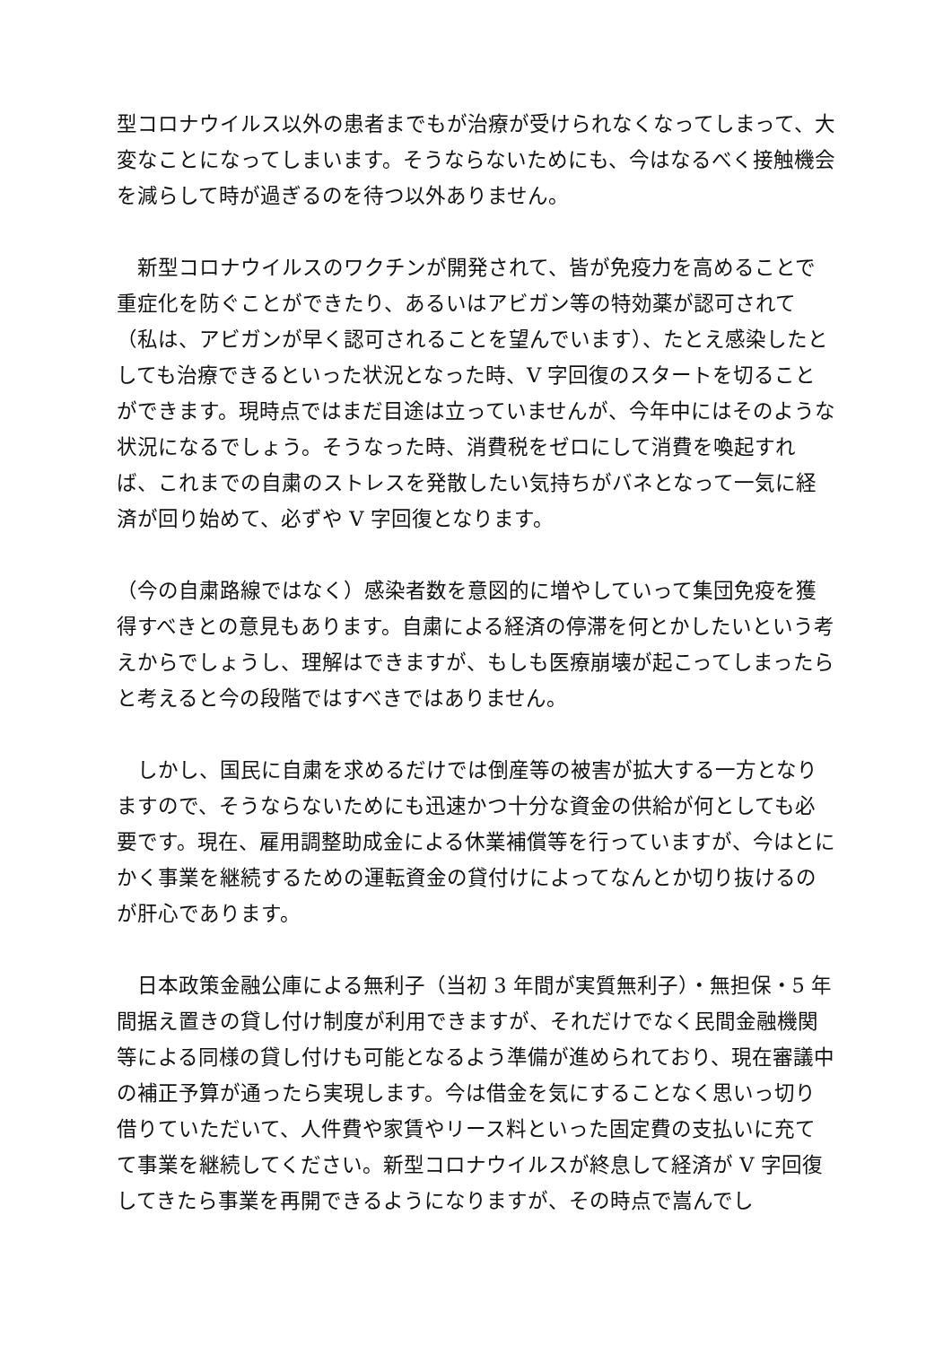型コロナウイルス以外の患者までもが治療が受けられなくなってしまって、大変なことになってしまいます。そうならないためにも、今はなるべく接触機会を減らして時が過ぎるのを待つ以外ありません。
　新型コロナウイルスのワクチンが開発されて、皆が免疫力を高めることで重症化を防ぐことができたり、あるいはアビガン等の特効薬が認可されて（私は、アビガンが早く認可されることを望んでいます）、たとえ感染したとしても治療できるといった状況となった時、V 字回復のスタートを切ることができます。現時点ではまだ目途は立っていませんが、今年中にはそのような状況になるでしょう。そうなった時、消費税をゼロにして消費を喚起すれば、これまでの自粛のストレスを発散したい気持ちがバネとなって一気に経済が回り始めて、必ずや V 字回復となります。
（今の自粛路線ではなく）感染者数を意図的に増やしていって集団免疫を獲得すべきとの意見もあります。自粛による経済の停滞を何とかしたいという考えからでしょうし、理解はできますが、もしも医療崩壊が起こってしまったらと考えると今の段階ではすべきではありません。
　しかし、国民に自粛を求めるだけでは倒産等の被害が拡大する一方となりますので、そうならないためにも迅速かつ十分な資金の供給が何としても必要です。現在、雇用調整助成金による休業補償等を行っていますが、今はとにかく事業を継続するための運転資金の貸付けによってなんとか切り抜けるのが肝心であります。
　日本政策金融公庫による無利子（当初 3 年間が実質無利子）・無担保・5 年間据え置きの貸し付け制度が利用できますが、それだけでなく民間金融機関等による同様の貸し付けも可能となるよう準備が進められており、現在審議中の補正予算が通ったら実現します。今は借金を気にすることなく思いっ切り借りていただいて、人件費や家賃やリース料といった固定費の支払いに充てて事業を継続してください。新型コロナウイルスが終息して経済が V 字回復してきたら事業を再開できるようになりますが、その時点で嵩んでし